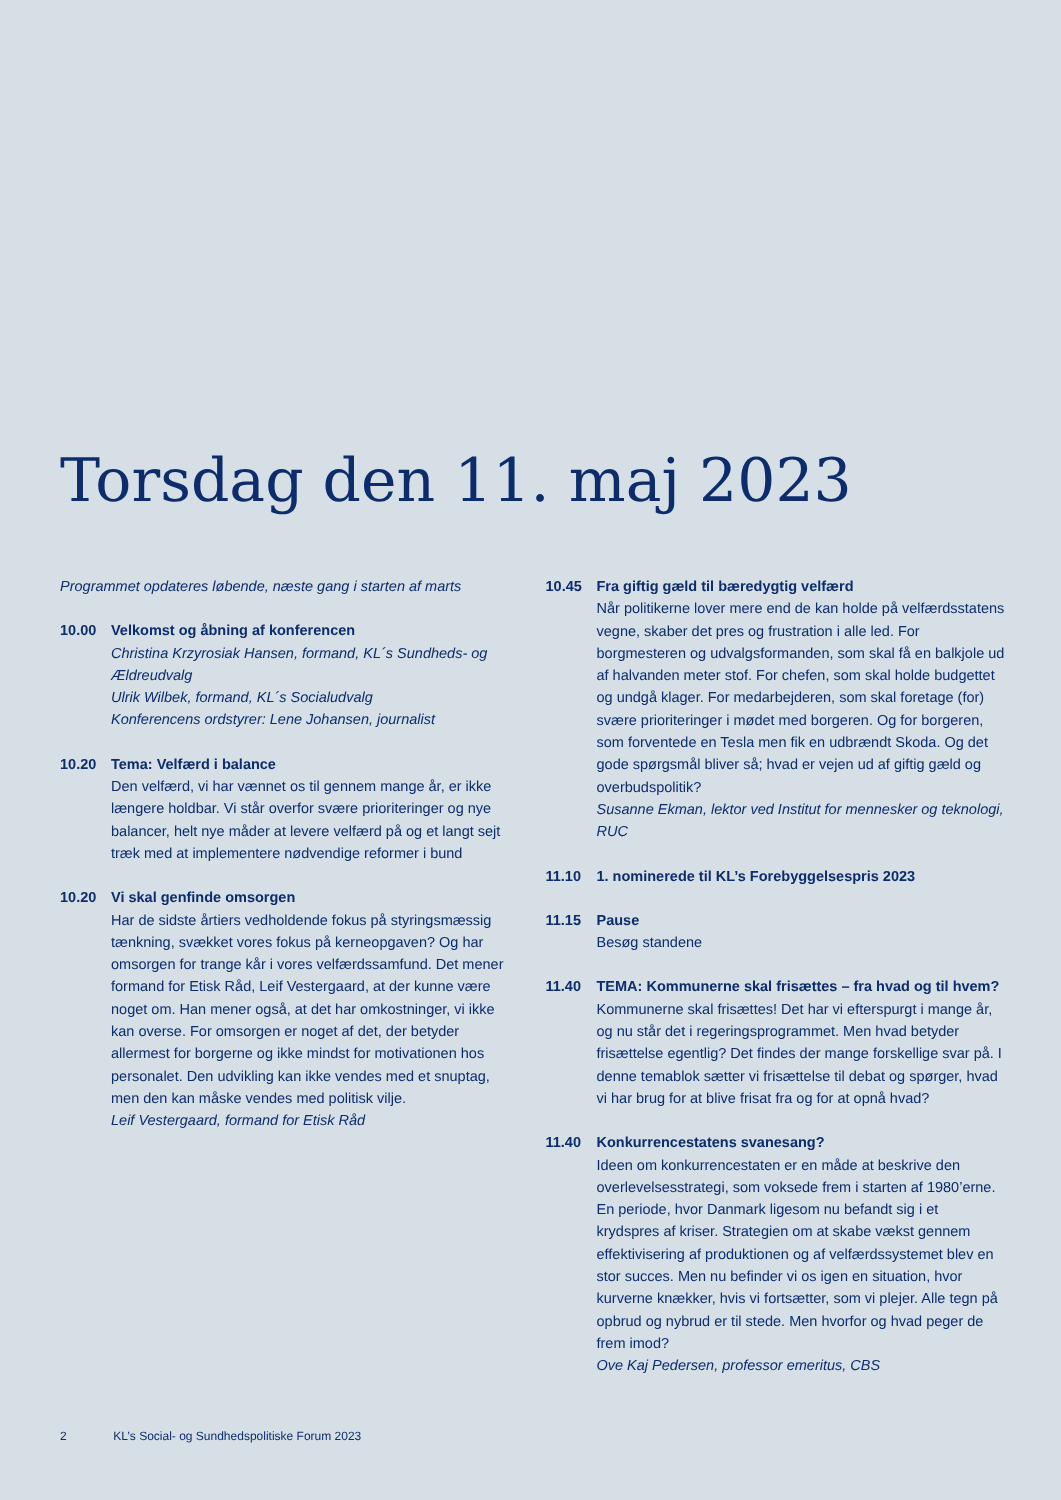Torsdag den 11. maj 2023
Programmet opdateres løbende, næste gang i starten af marts
10.00 Velkomst og åbning af konferencen
Christina Krzyrosiak Hansen, formand, KL´s Sundheds- og Ældre­udvalg
Ulrik Wilbek, formand, KL´s Socialudvalg
Konferencens ordstyrer: Lene Johansen, journalist
10.20 Tema: Velfærd i balance
Den velfærd, vi har vænnet os til gennem mange år, er ikke længere holdbar. Vi står overfor svære prioriteringer og nye balancer, helt nye måder at levere velfærd på og et langt sejt træk med at implementere nødvendige reformer i bund
10.20 Vi skal genfinde omsorgen
Har de sidste årtiers vedholdende fokus på styringsmæssig tænkning, svækket vores fokus på kerneopgaven? Og har omsorgen for trange kår i vores velfærdssamfund. Det mener formand for Etisk Råd, Leif Vestergaard, at der kunne være noget om. Han mener også, at det har omkostninger, vi ikke kan overse. For omsorgen er noget af det, der betyder allermest for borgerne og ikke mindst for motivationen hos personalet. Den udvikling kan ikke vendes med et snuptag, men den kan måske vendes med politisk vilje.
Leif Vestergaard, formand for Etisk Råd
10.45 Fra giftig gæld til bæredygtig velfærd
Når politikerne lover mere end de kan holde på velfærdsstatens vegne, skaber det pres og frustration i alle led. For borgmesteren og udvalgsformanden, som skal få en balkjole ud af halvanden meter stof. For chefen, som skal holde budgettet og undgå klager. For medarbejderen, som skal foretage (for) svære prioriteringer i mødet med borgeren. Og for borgeren, som forventede en Tesla men fik en udbrændt Skoda. Og det gode spørgsmål bliver så; hvad er vejen ud af giftig gæld og overbudspolitik?
Susanne Ekman, lektor ved Institut for mennesker og teknologi, RUC
11.10 1. nominerede til KL’s Forebyggelsespris 2023
11.15 Pause
Besøg standene
11.40 TEMA: Kommunerne skal frisættes – fra hvad og til hvem?
Kommunerne skal frisættes! Det har vi efterspurgt i mange år, og nu står det i regeringsprogrammet. Men hvad betyder frisættelse egentlig? Det findes der mange forskellige svar på. I denne temablok sætter vi frisættelse til debat og spørger, hvad vi har brug for at blive frisat fra og for at opnå hvad?
11.40 Konkurrencestatens svanesang?
Ideen om konkurrencestaten er en måde at beskrive den overlevelsesstrategi, som voksede frem i starten af 1980’erne. En periode, hvor Danmark ligesom nu befandt sig i et krydspres af kriser. Strategien om at skabe vækst gennem effektivisering af produktionen og af velfærdssystemet blev en stor succes. Men nu befinder vi os igen en situation, hvor kurverne knækker, hvis vi fortsætter, som vi plejer. Alle tegn på opbrud og nybrud er til stede. Men hvorfor og hvad peger de frem imod?
Ove Kaj Pedersen, professor emeritus, CBS
2 KL’s Social- og Sundhedspolitiske Forum 2023